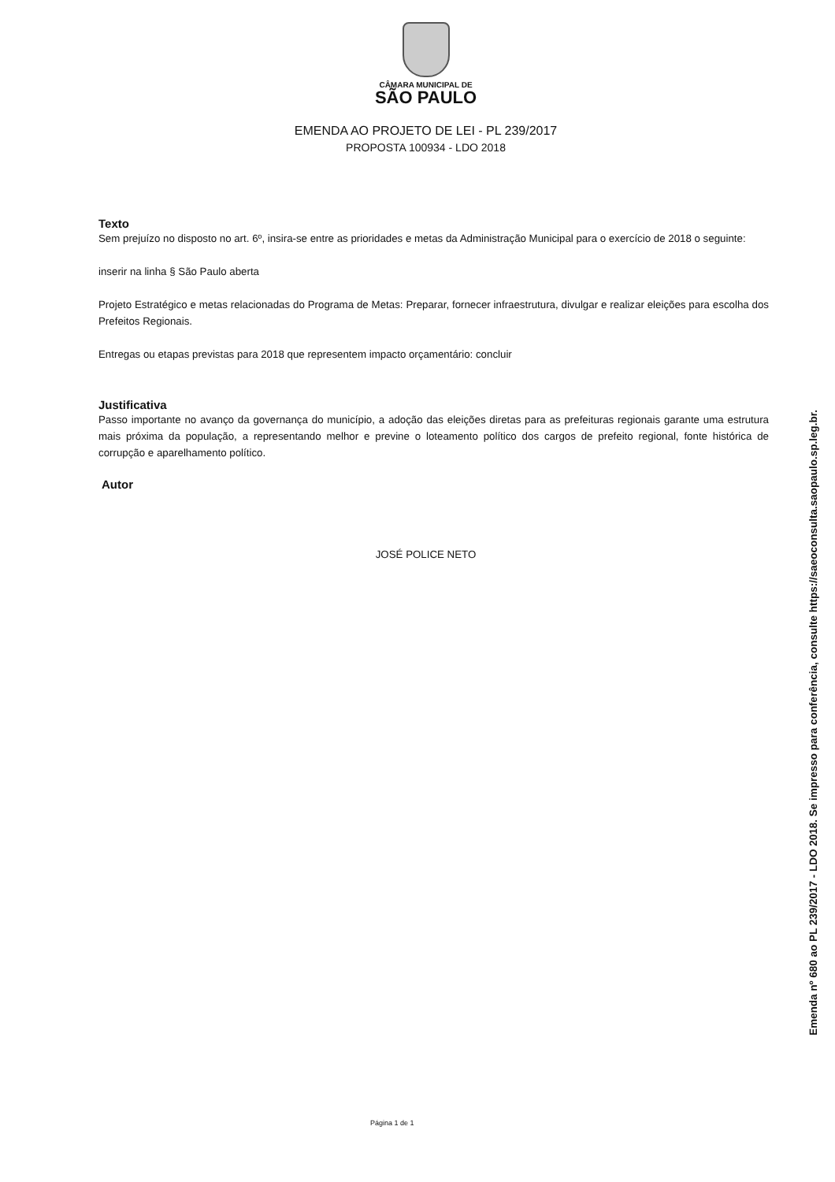CÂMARA MUNICIPAL DE
SÃO PAULO
EMENDA AO PROJETO DE LEI - PL 239/2017
PROPOSTA 100934 - LDO 2018
Texto
Sem prejuízo no disposto no art. 6º, insira-se entre as prioridades e metas da Administração Municipal para o exercício de 2018 o seguinte:
inserir na linha § São Paulo aberta
Projeto Estratégico e metas relacionadas do Programa de Metas: Preparar, fornecer infraestrutura, divulgar e realizar eleições para escolha dos Prefeitos Regionais.
Entregas ou etapas previstas para 2018 que representem impacto orçamentário: concluir
Justificativa
Passo importante no avanço da governança do município, a adoção das eleições diretas para as prefeituras regionais garante uma estrutura mais próxima da população, a representando melhor e previne o loteamento político dos cargos de prefeito regional, fonte histórica de corrupção e aparelhamento político.
Autor
JOSÉ POLICE NETO
Página 1 de 1
Emenda nº 680 ao PL 239/2017 - LDO 2018. Se impresso para conferência, consulte https://saeoconsulta.saopaulo.sp.leg.br.